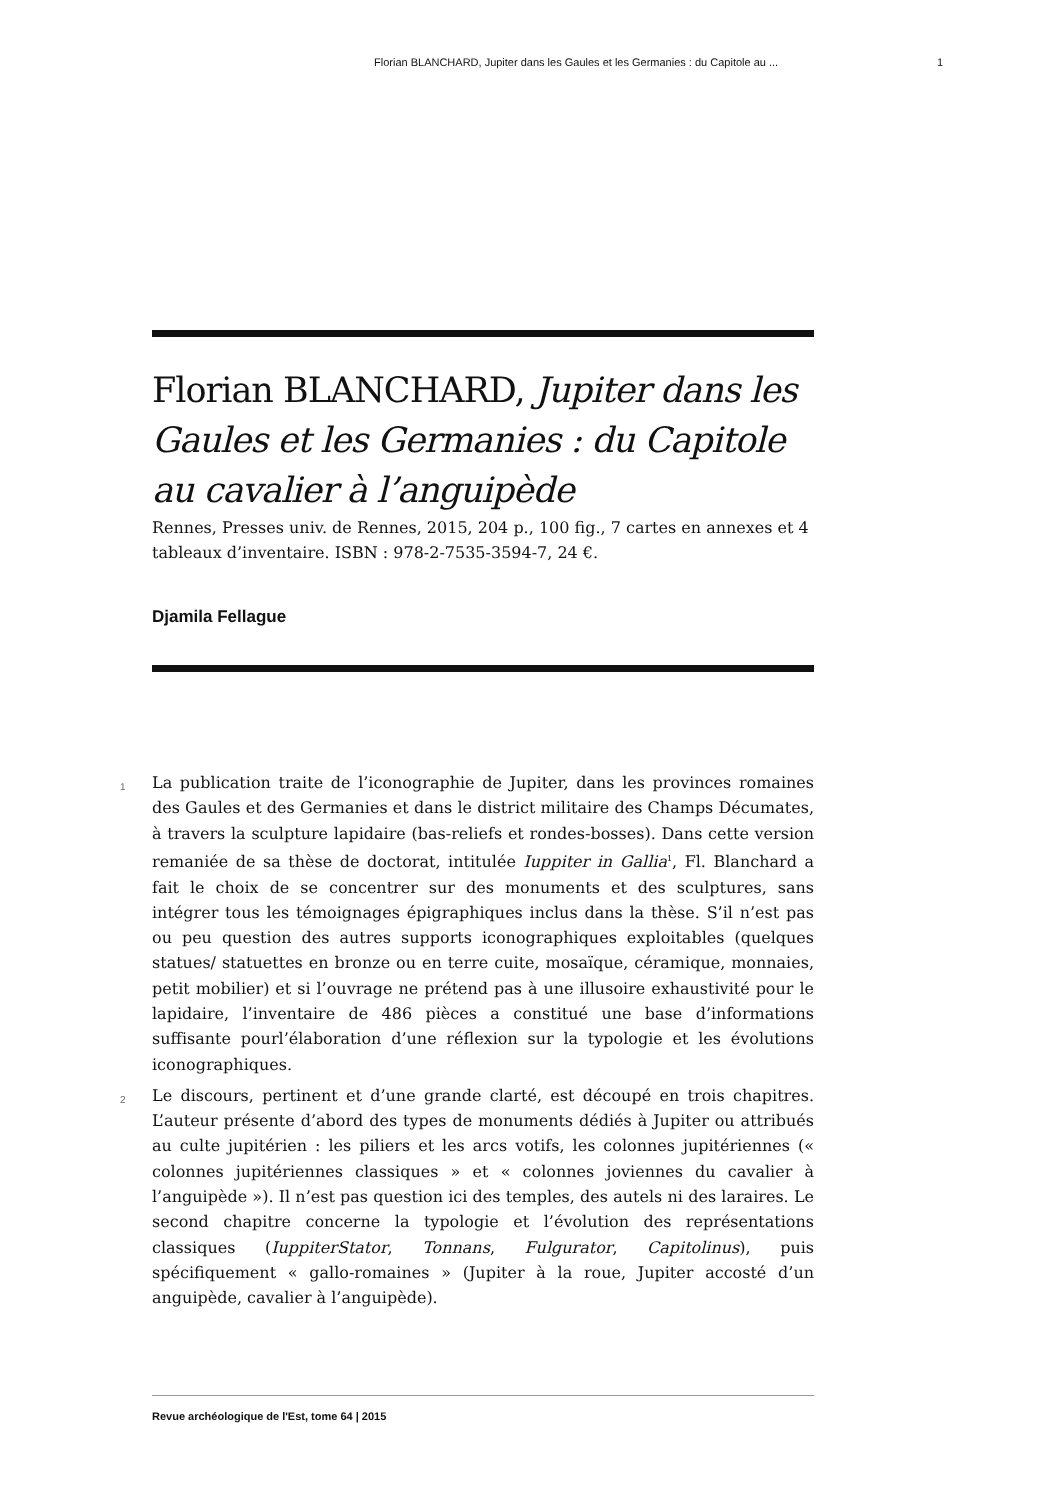Florian BLANCHARD, Jupiter dans les Gaules et les Germanies : du Capitole au ... 1
Florian BLANCHARD, Jupiter dans les Gaules et les Germanies : du Capitole au cavalier à l’anguipède
Rennes, Presses univ. de Rennes, 2015, 204 p., 100 fig., 7 cartes en annexes et 4 tableaux d’inventaire. ISBN : 978-2-7535-3594-7, 24 €.
Djamila Fellague
1
La publication traite de l’iconographie de Jupiter, dans les provinces romaines des Gaules et des Germanies et dans le district militaire des Champs Décumates, à travers la sculpture lapidaire (bas-reliefs et rondes-bosses). Dans cette version remaniée de sa thèse de doctorat, intitulée Iuppiter in Gallia<sup>1</sup>, Fl. Blanchard a fait le choix de se concentrer sur des monuments et des sculptures, sans intégrer tous les témoignages épigraphiques inclus dans la thèse. S’il n’est pas ou peu question des autres supports iconographiques exploitables (quelques statues/ statuettes en bronze ou en terre cuite, mosaïque, céramique, monnaies, petit mobilier) et si l’ouvrage ne prétend pas à une illusoire exhaustivité pour le lapidaire, l’inventaire de 486 pièces a constitué une base d’informations suffisante pourl’élaboration d’une réflexion sur la typologie et les évolutions iconographiques.
2
Le discours, pertinent et d’une grande clarté, est découpé en trois chapitres. L’auteur présente d’abord des types de monuments dédiés à Jupiter ou attribués au culte jupitérien : les piliers et les arcs votifs, les colonnes jupitériennes (« colonnes jupitériennes classiques » et « colonnes joviennes du cavalier à l’anguipède »). Il n’est pas question ici des temples, des autels ni des laraires. Le second chapitre concerne la typologie et l’évolution des représentations classiques (IuppiterStator, Tonnans, Fulgurator, Capitolinus), puis spécifiquement « gallo-romaines » (Jupiter à la roue, Jupiter accosté d’un anguipède, cavalier à l’anguipède).
Revue archéologique de l'Est, tome 64 | 2015